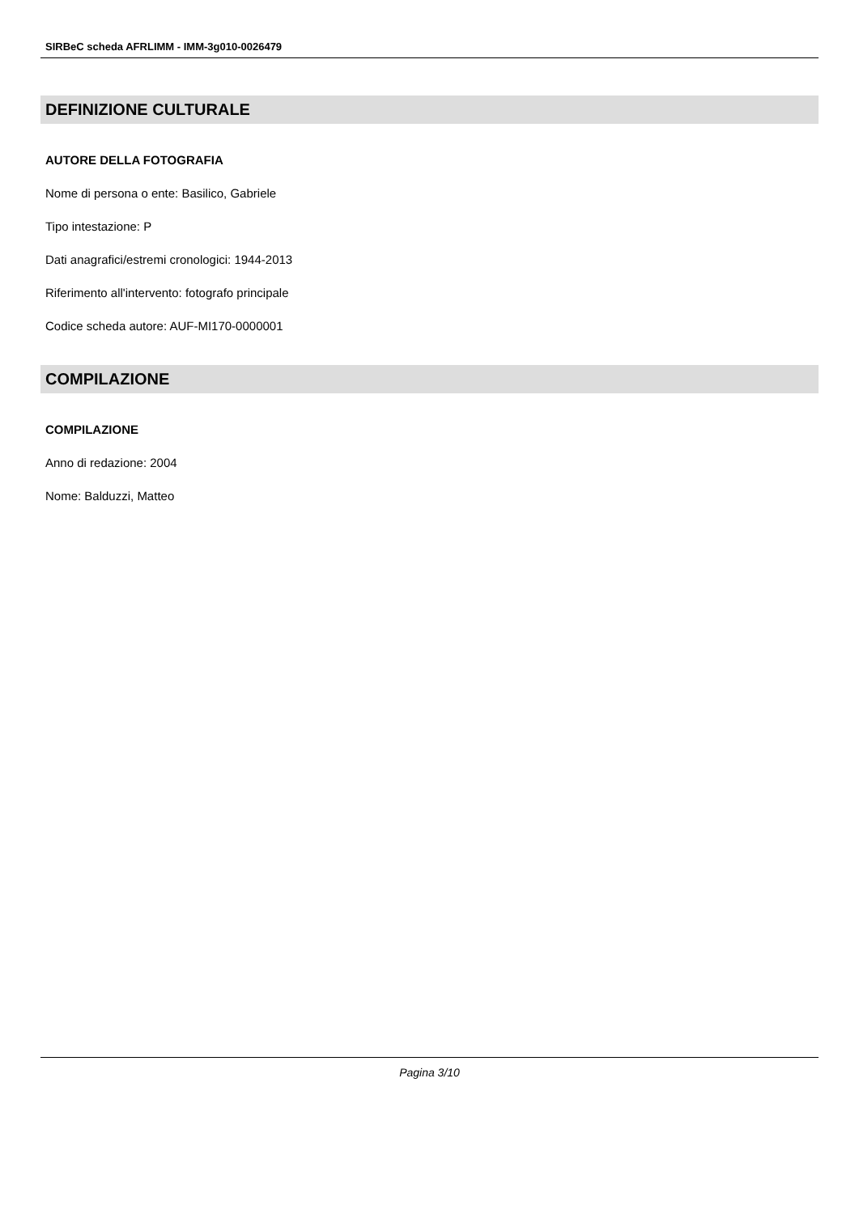SIRBeC scheda AFRLIMM - IMM-3g010-0026479
DEFINIZIONE CULTURALE
AUTORE DELLA FOTOGRAFIA
Nome di persona o ente: Basilico, Gabriele
Tipo intestazione: P
Dati anagrafici/estremi cronologici: 1944-2013
Riferimento all'intervento: fotografo principale
Codice scheda autore: AUF-MI170-0000001
COMPILAZIONE
COMPILAZIONE
Anno di redazione: 2004
Nome: Balduzzi, Matteo
Pagina 3/10